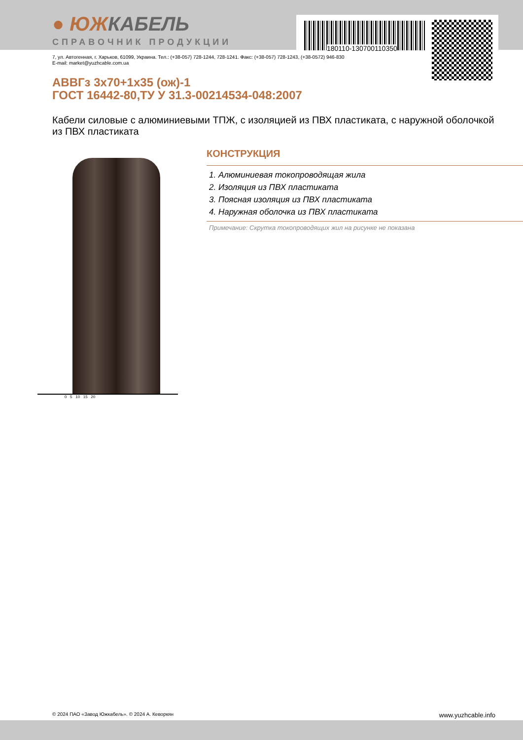180110-130700110350
● ЮЖКАБЕЛЬ
СПРАВОЧНИК ПРОДУКЦИИ
7, ул. Автогенная, г. Харьков, 61099, Украина. Тел.: (+38-057) 728-1244, 728-1241. Факс: (+38-057) 728-1243, (+38-0572) 946-830
E-mail: market@yuzhcable.com.ua
АВВГз 3x70+1x35 (ож)-1
ГОСТ 16442-80,ТУ У 31.3-00214534-048:2007
Кабели силовые с алюминиевыми ТПЖ, с изоляцией из ПВХ пластиката, с наружной оболочкой из ПВХ пластиката
0 5 10 15 20
КОНСТРУКЦИЯ
1. Алюминиевая токопроводящая жила
2. Изоляция из ПВХ пластиката
3. Поясная изоляция из ПВХ пластиката
4. Наружная оболочка из ПВХ пластиката
Примечание: Скрутка токопроводящих жил на рисунке не показана
© 2024 ПАО «Завод Южкабель». © 2024 А. Кеворкян www.yuzhcable.info